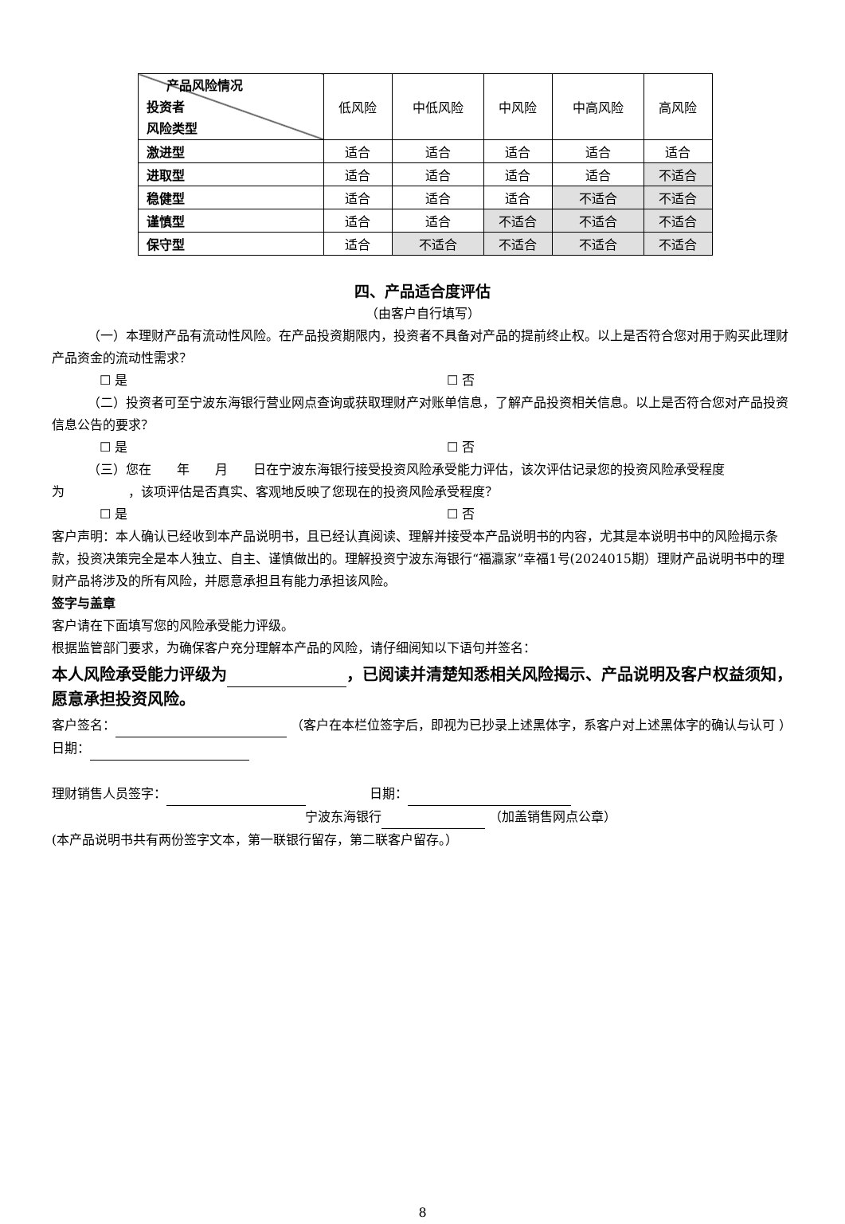| 产品风险情况 投资者 风险类型 | 低风险 | 中低风险 | 中风险 | 中高风险 | 高风险 |
| --- | --- | --- | --- | --- | --- |
| 激进型 | 适合 | 适合 | 适合 | 适合 | 适合 |
| 进取型 | 适合 | 适合 | 适合 | 适合 | 不适合 |
| 稳健型 | 适合 | 适合 | 适合 | 不适合 | 不适合 |
| 谨慎型 | 适合 | 适合 | 不适合 | 不适合 | 不适合 |
| 保守型 | 适合 | 不适合 | 不适合 | 不适合 | 不适合 |
四、产品适合度评估
（由客户自行填写）
（一）本理财产品有流动性风险。在产品投资期限内，投资者不具备对产品的提前终止权。以上是否符合您对用于购买此理财产品资金的流动性需求？
☐ 是 ☐ 否
（二）投资者可至宁波东海银行营业网点查询或获取理财产对账单信息，了解产品投资相关信息。以上是否符合您对产品投资信息公告的要求？
☐ 是 ☐ 否
（三）您在　　年　　月　　日在宁波东海银行接受投资风险承受能力评估，该次评估记录您的投资风险承受程度为　　　　　，该项评估是否真实、客观地反映了您现在的投资风险承受程度？
☐ 是 ☐ 否
客户声明：本人确认已经收到本产品说明书，且已经认真阅读、理解并接受本产品说明书的内容，尤其是本说明书中的风险揭示条款，投资决策完全是本人独立、自主、谨慎做出的。理解投资宁波东海银行“福瀛家”幸福1号(2024015期）理财产品说明书中的理财产品将涉及的所有风险，并愿意承担且有能力承担该风险。
签字与盖章
客户请在下面填写您的风险承受能力评级。
根据监管部门要求，为确保客户充分理解本产品的风险，请仔细阅知以下语句并签名：
本人风险承受能力评级为 ，已阅读并清楚知悉相关风险揭示、产品说明及客户权益须知，愿意承担投资风险。
客户签名： （客户在本栏位签字后，即视为已抄录上述黑体字，系客户对上述黑体字的确认与认可 ）　　　　　　　　　　　　　日期：
理财销售人员签字： 　　　　　日期：
宁波东海银行 （加盖销售网点公章）
(本产品说明书共有两份签字文本，第一联银行留存，第二联客户留存。）
8